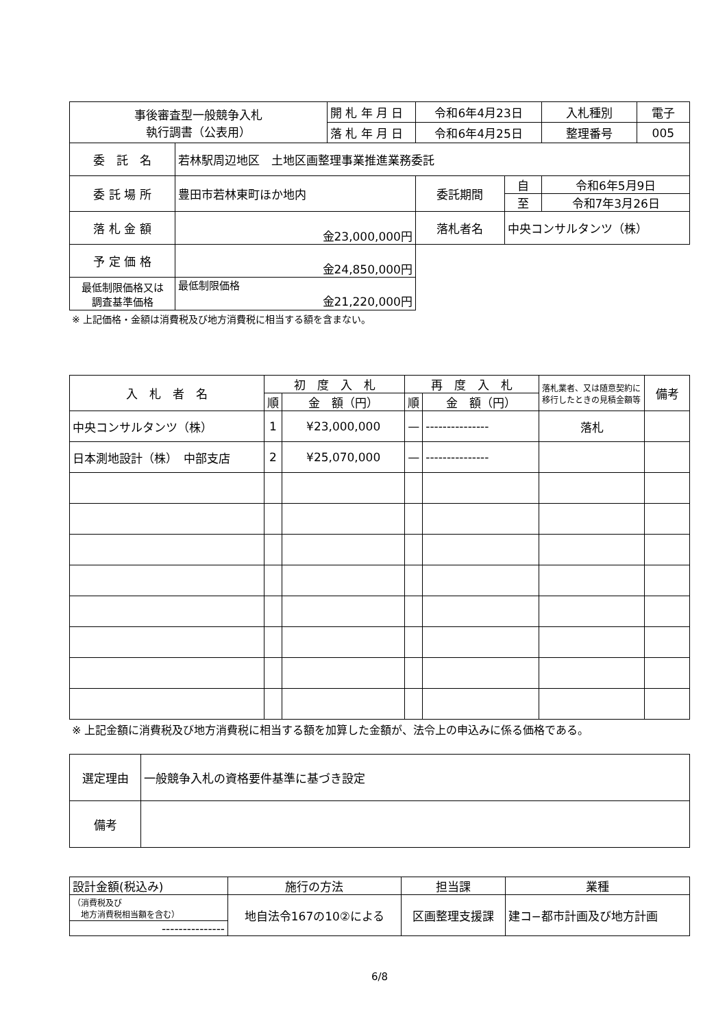| 事後審査型一般競争入札 執行調書（公表用） | | 開 札 年 月 日 | 令和6年4月23日 | | 入札種別 | 電子 |
| | | 落 札 年 月 日 | 令和6年4月25日 | | 整理番号 | 005 |
| 委 託 名 | 若林駅周辺地区 土地区画整理事業推進業務委託 | | | | | |
| 委 託 場 所 | 豊田市若林東町ほか地内 | | 委託期間 | 自 | 令和6年5月9日 | |
| | | | | 至 | 令和7年3月26日 | |
| 落 札 金 額 | 金23,000,000円 | | 落札者名 | 中央コンサルタンツ（株） | | |
| 予 定 価 格 | 金24,850,000円 | | | | | |
| 最低制限価格又は 調査基準価格 | 最低制限価格 金21,220,000円 | | | | | |
※ 上記価格・金額は消費税及び地方消費税に相当する額を含まない。
| 入 札 者 名 | 初 度 入 札 | | 再 度 入 札 | | 落札業者、又は随意契約に移行したときの見積金額等 | 備考 |
| --- | --- | --- | --- | --- | --- | --- |
| | 順 | 金 額（円） | 順 | 金 額（円） | | |
| 中央コンサルタンツ（株） | 1 | ¥23,000,000 | — | --------------- | 落札 | |
| 日本測地設計（株） 中部支店 | 2 | ¥25,070,000 | — | --------------- | | |
※ 上記金額に消費税及び地方消費税に相当する額を加算した金額が、法令上の申込みに係る価格である。
| 選定理由 | 一般競争入札の資格要件基準に基づき設定 |
| 備考 | |
| 設計金額(税込み) | 施行の方法 | 担当課 | 業種 |
| （消費税及び 地方消費税相当額を含む） | 地自法令167の10②による | 区画整理支援課 | 建コ−都市計画及び地方計画 |
| --------------- | | | |
6/8